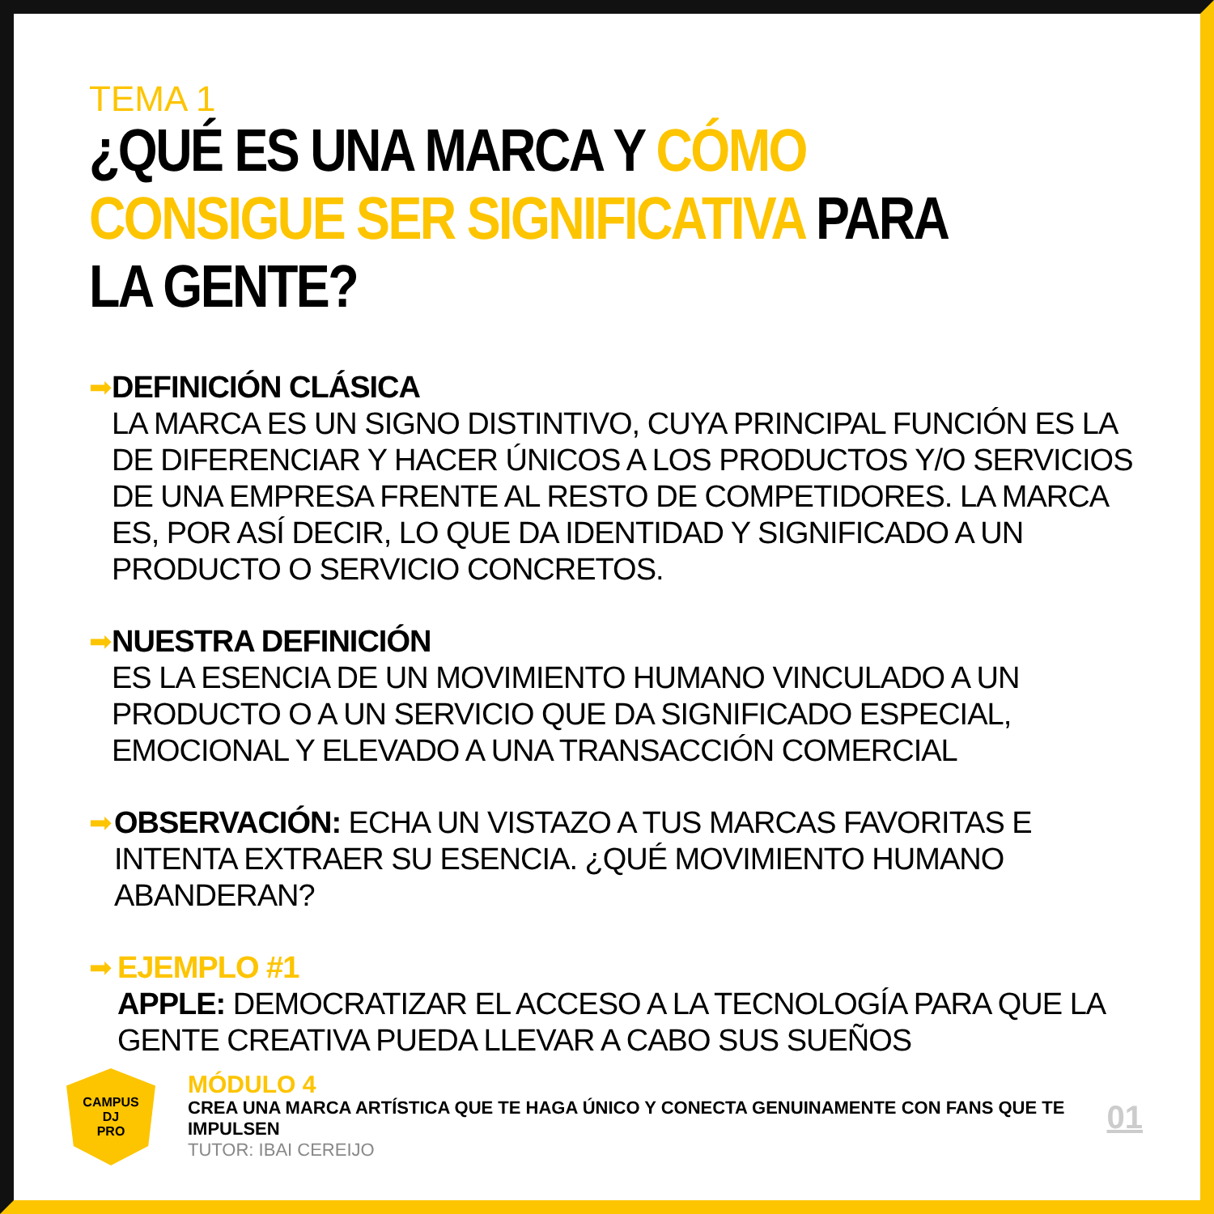TEMA 1
¿QUÉ ES UNA MARCA Y CÓMO CONSIGUE SER SIGNIFICATIVA PARA LA GENTE?
➡
DEFINICIÓN CLÁSICA
LA MARCA ES UN SIGNO DISTINTIVO, CUYA PRINCIPAL FUNCIÓN ES LA DE DIFERENCIAR Y HACER ÚNICOS A LOS PRODUCTOS Y/O SERVICIOS DE UNA EMPRESA FRENTE AL RESTO DE COMPETIDORES. LA MARCA ES, POR ASÍ DECIR, LO QUE DA IDENTIDAD Y SIGNIFICADO A UN PRODUCTO O SERVICIO CONCRETOS.
➡
NUESTRA DEFINICIÓN
ES LA ESENCIA DE UN MOVIMIENTO HUMANO VINCULADO A UN PRODUCTO O A UN SERVICIO QUE DA SIGNIFICADO ESPECIAL, EMOCIONAL Y ELEVADO A UNA TRANSACCIÓN COMERCIAL
➡
OBSERVACIÓN: ECHA UN VISTAZO A TUS MARCAS FAVORITAS E INTENTA EXTRAER SU ESENCIA. ¿QUÉ MOVIMIENTO HUMANO ABANDERAN?
➡
EJEMPLO #1
APPLE: DEMOCRATIZAR EL ACCESO A LA TECNOLOGÍA PARA QUE LA GENTE CREATIVA PUEDA LLEVAR A CABO SUS SUEÑOS
CAMPUS
DJ
PRO
MÓDULO 4
CREA UNA MARCA ARTÍSTICA QUE TE HAGA ÚNICO Y CONECTA GENUINAMENTE CON FANS QUE TE IMPULSEN
TUTOR: IBAI CEREIJO
01